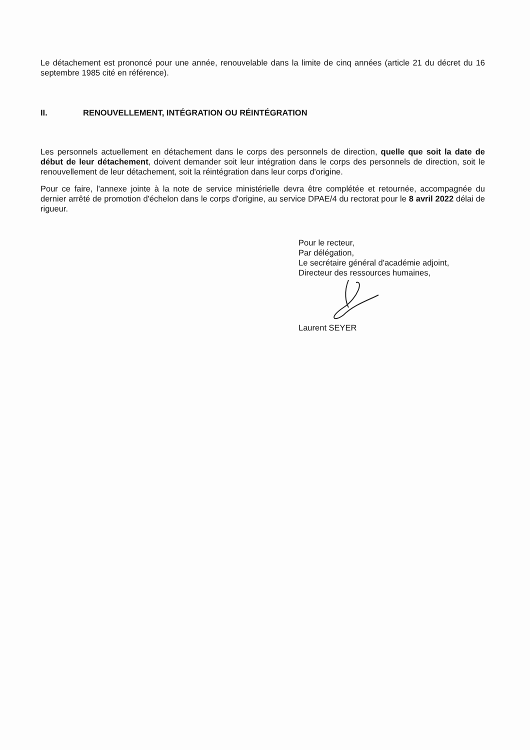Le détachement est prononcé pour une année, renouvelable dans la limite de cinq années (article 21 du décret du 16 septembre 1985 cité en référence).
II. RENOUVELLEMENT, INTÉGRATION OU RÉINTÉGRATION
Les personnels actuellement en détachement dans le corps des personnels de direction, quelle que soit la date de début de leur détachement, doivent demander soit leur intégration dans le corps des personnels de direction, soit le renouvellement de leur détachement, soit la réintégration dans leur corps d'origine.
Pour ce faire, l'annexe jointe à la note de service ministérielle devra être complétée et retournée, accompagnée du dernier arrêté de promotion d'échelon dans le corps d'origine, au service DPAE/4 du rectorat pour le 8 avril 2022 délai de rigueur.
Pour le recteur,
Par délégation,
Le secrétaire général d'académie adjoint,
Directeur des ressources humaines,
Laurent SEYER